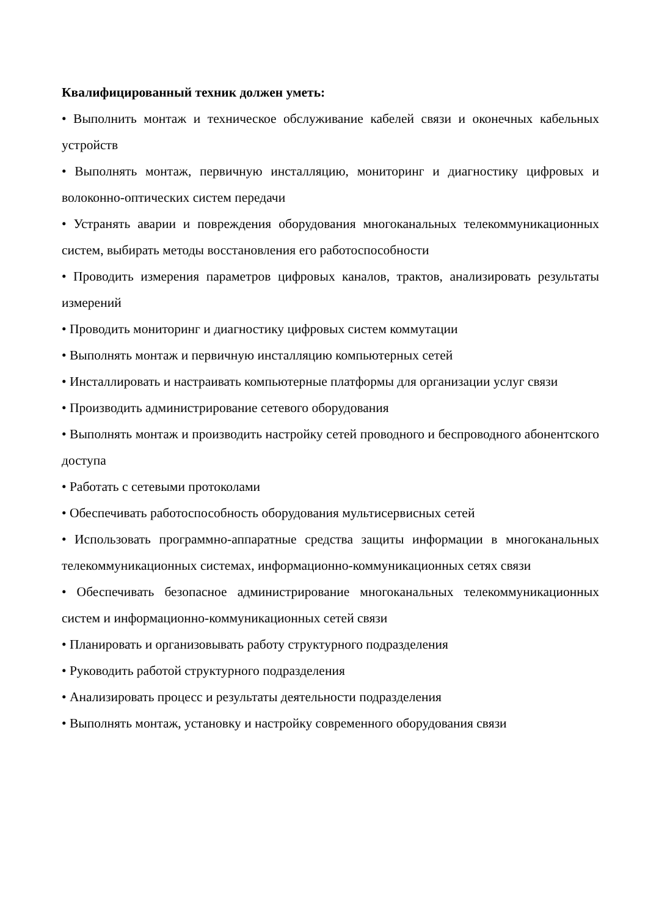Квалифицированный техник должен уметь:
• Выполнить монтаж и техническое обслуживание кабелей связи и оконечных кабельных устройств
• Выполнять монтаж, первичную инсталляцию, мониторинг и диагностику цифровых и волоконно-оптических систем передачи
• Устранять аварии и повреждения оборудования многоканальных телекоммуникационных систем, выбирать методы восстановления его работоспособности
• Проводить измерения параметров цифровых каналов, трактов, анализировать результаты измерений
• Проводить мониторинг и диагностику цифровых систем коммутации
• Выполнять монтаж и первичную инсталляцию компьютерных сетей
• Инсталлировать и настраивать компьютерные платформы для организации услуг связи
• Производить администрирование сетевого оборудования
• Выполнять монтаж и производить настройку сетей проводного и беспроводного абонентского доступа
• Работать с сетевыми протоколами
• Обеспечивать работоспособность оборудования мультисервисных сетей
• Использовать программно-аппаратные средства защиты информации в многоканальных телекоммуникационных системах, информационно-коммуникационных сетях связи
• Обеспечивать безопасное администрирование многоканальных телекоммуникационных систем и информационно-коммуникационных сетей связи
• Планировать и организовывать работу структурного подразделения
• Руководить работой структурного подразделения
• Анализировать процесс и результаты деятельности подразделения
• Выполнять монтаж, установку и настройку современного оборудования связи